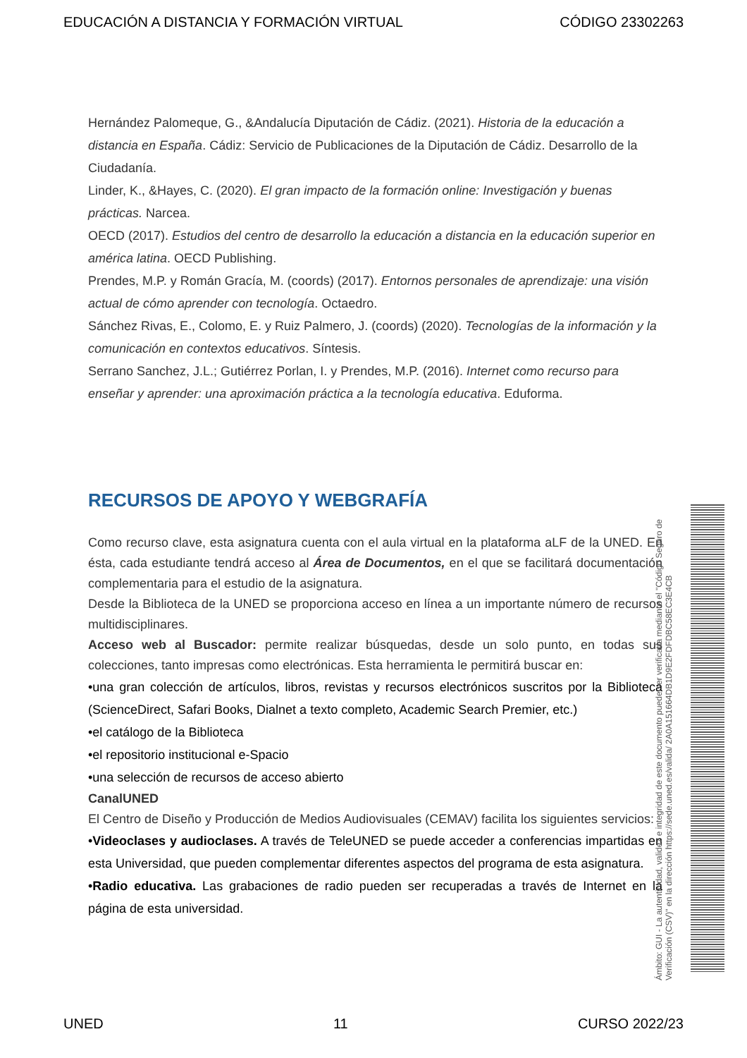EDUCACIÓN A DISTANCIA Y FORMACIÓN VIRTUAL CÓDIGO 23302263
Hernández Palomeque, G., &Andalucía Diputación de Cádiz. (2021). Historia de la educación a distancia en España. Cádiz: Servicio de Publicaciones de la Diputación de Cádiz. Desarrollo de la Ciudadanía.
Linder, K., &Hayes, C. (2020). El gran impacto de la formación online: Investigación y buenas prácticas. Narcea.
OECD (2017). Estudios del centro de desarrollo la educación a distancia en la educación superior en américa latina. OECD Publishing.
Prendes, M.P. y Román Gracía, M. (coords) (2017). Entornos personales de aprendizaje: una visión actual de cómo aprender con tecnología. Octaedro.
Sánchez Rivas, E., Colomo, E. y Ruiz Palmero, J. (coords) (2020). Tecnologías de la información y la comunicación en contextos educativos. Síntesis.
Serrano Sanchez, J.L.; Gutiérrez Porlan, I. y Prendes, M.P. (2016). Internet como recurso para enseñar y aprender: una aproximación práctica a la tecnología educativa. Eduforma.
RECURSOS DE APOYO Y WEBGRAFÍA
Como recurso clave, esta asignatura cuenta con el aula virtual en la plataforma aLF de la UNED. En ésta, cada estudiante tendrá acceso al Área de Documentos, en el que se facilitará documentación complementaria para el estudio de la asignatura.
Desde la Biblioteca de la UNED se proporciona acceso en línea a un importante número de recursos multidisciplinares.
Acceso web al Buscador: permite realizar búsquedas, desde un solo punto, en todas sus colecciones, tanto impresas como electrónicas. Esta herramienta le permitirá buscar en:
•una gran colección de artículos, libros, revistas y recursos electrónicos suscritos por la Biblioteca (ScienceDirect, Safari Books, Dialnet a texto completo, Academic Search Premier, etc.)
•el catálogo de la Biblioteca
•el repositorio institucional e-Spacio
•una selección de recursos de acceso abierto
CanalUNED
El Centro de Diseño y Producción de Medios Audiovisuales (CEMAV) facilita los siguientes servicios:
•Videoclases y audioclases. A través de TeleUNED se puede acceder a conferencias impartidas en esta Universidad, que pueden complementar diferentes aspectos del programa de esta asignatura.
•Radio educativa. Las grabaciones de radio pueden ser recuperadas a través de Internet en la página de esta universidad.
Ámbito: GUI - La autenticidad, validez e integridad de este documento puede ser verificada mediante el "Código Seguro de Verificación (CSV)" en la dirección https://sede.uned.es/valida/ 2A0A151664DB1D9E2FDFDBC58EC3E4CB
UNED 11 CURSO 2022/23